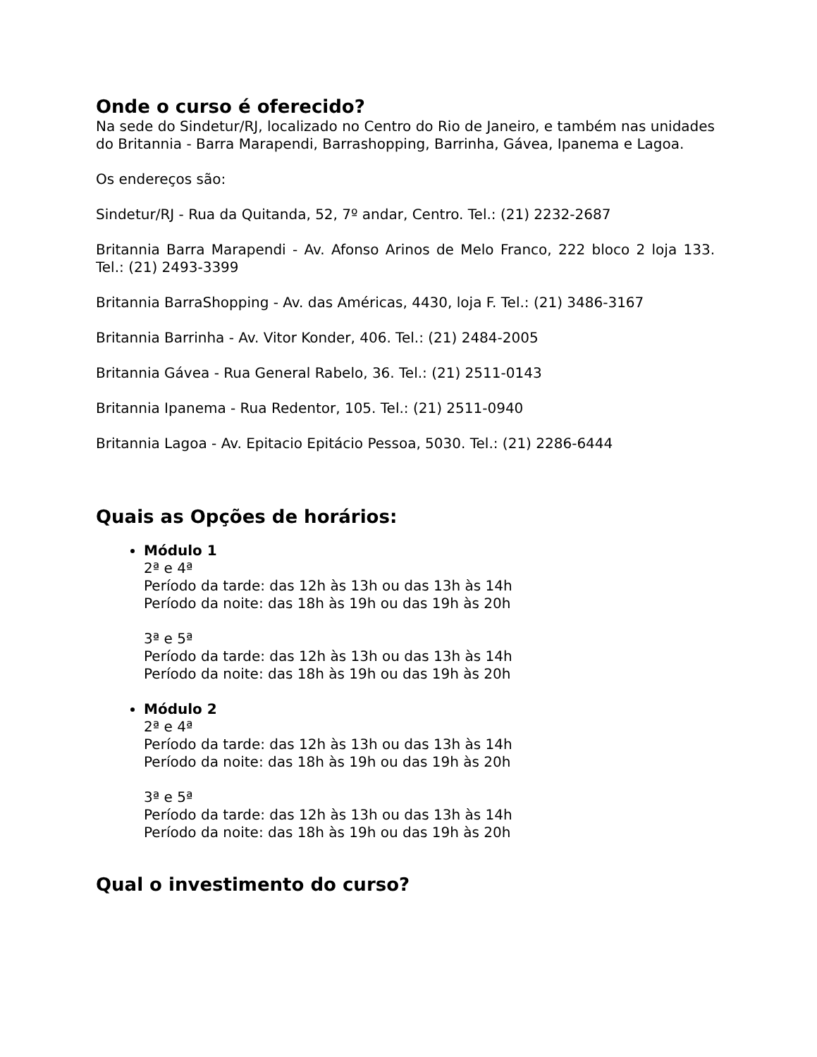Onde o curso é oferecido?
Na sede do Sindetur/RJ, localizado no Centro do Rio de Janeiro, e também nas unidades do Britannia - Barra Marapendi, Barrashopping, Barrinha, Gávea, Ipanema e Lagoa.
Os endereços são:
Sindetur/RJ - Rua da Quitanda, 52, 7º andar, Centro. Tel.: (21) 2232-2687
Britannia Barra Marapendi - Av. Afonso Arinos de Melo Franco, 222 bloco 2 loja 133. Tel.: (21) 2493-3399
Britannia BarraShopping - Av. das Américas, 4430, loja F. Tel.: (21) 3486-3167
Britannia Barrinha - Av. Vitor Konder, 406. Tel.: (21) 2484-2005
Britannia Gávea - Rua General Rabelo, 36. Tel.: (21) 2511-0143
Britannia Ipanema - Rua Redentor, 105. Tel.: (21) 2511-0940
Britannia Lagoa - Av. Epitacio Epitácio Pessoa, 5030. Tel.: (21) 2286-6444
Quais as Opções de horários:
Módulo 1
2ª e 4ª
Período da tarde: das 12h às 13h ou das 13h às 14h
Período da noite: das 18h às 19h ou das 19h às 20h
3ª e 5ª
Período da tarde: das 12h às 13h ou das 13h às 14h
Período da noite: das 18h às 19h ou das 19h às 20h
Módulo 2
2ª e 4ª
Período da tarde: das 12h às 13h ou das 13h às 14h
Período da noite: das 18h às 19h ou das 19h às 20h
3ª e 5ª
Período da tarde: das 12h às 13h ou das 13h às 14h
Período da noite: das 18h às 19h ou das 19h às 20h
Qual o investimento do curso?